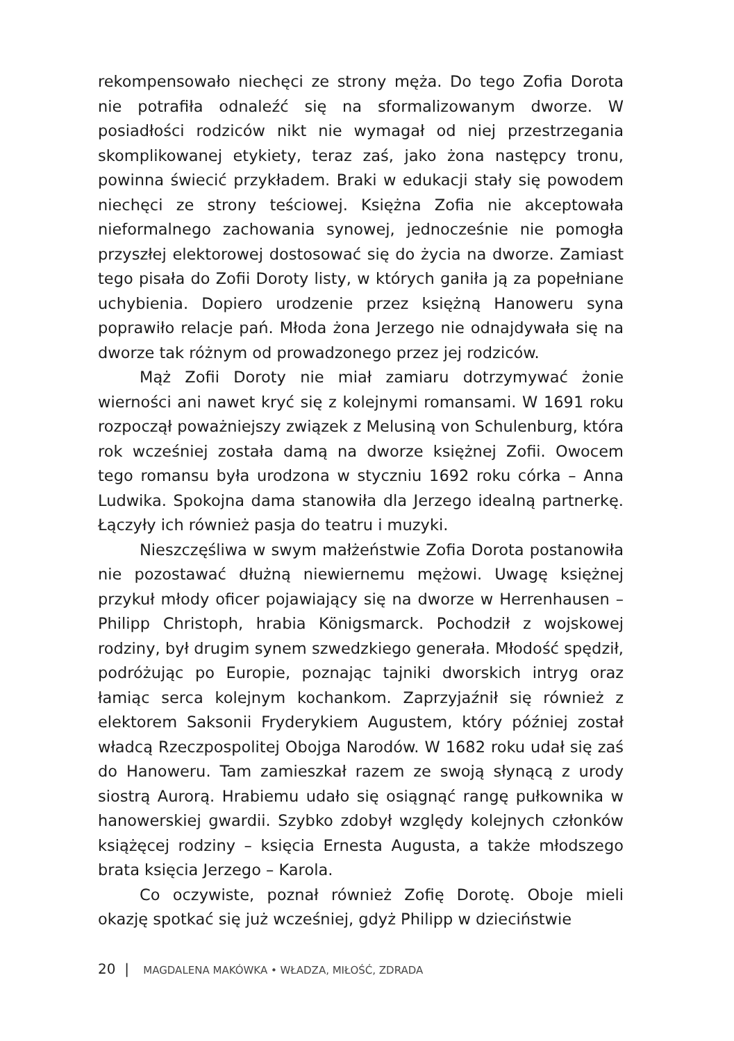rekompensowało niechęci ze strony męża. Do tego Zofia Dorota nie potrafiła odnaleźć się na sformalizowanym dworze. W posiadłości rodziców nikt nie wymagał od niej przestrzegania skomplikowanej etykiety, teraz zaś, jako żona następcy tronu, powinna świecić przykładem. Braki w edukacji stały się powodem niechęci ze strony teściowej. Księżna Zofia nie akceptowała nieformalnego zachowania synowej, jednocześnie nie pomogła przyszłej elektorowej dostosować się do życia na dworze. Zamiast tego pisała do Zofii Doroty listy, w których ganiła ją za popełniane uchybienia. Dopiero urodzenie przez księżną Hanoweru syna poprawiło relacje pań. Młoda żona Jerzego nie odnajdywała się na dworze tak różnym od prowadzonego przez jej rodziców.
Mąż Zofii Doroty nie miał zamiaru dotrzymywać żonie wierności ani nawet kryć się z kolejnymi romansami. W 1691 roku rozpoczął poważniejszy związek z Melusiną von Schulenburg, która rok wcześniej została damą na dworze księżnej Zofii. Owocem tego romansu była urodzona w styczniu 1692 roku córka – Anna Ludwika. Spokojna dama stanowiła dla Jerzego idealną partnerkę. Łączyły ich również pasja do teatru i muzyki.
Nieszczęśliwa w swym małżeństwie Zofia Dorota postanowiła nie pozostawać dłużną niewiernemu mężowi. Uwagę księżnej przykuł młody oficer pojawiający się na dworze w Herrenhausen – Philipp Christoph, hrabia Königsmarck. Pochodził z wojskowej rodziny, był drugim synem szwedzkiego generała. Młodość spędził, podróżując po Europie, poznając tajniki dworskich intryg oraz łamiąc serca kolejnym kochankom. Zaprzyjaźnił się również z elektorem Saksonii Fryderykiem Augustem, który później został władcą Rzeczpospolitej Obojga Narodów. W 1682 roku udał się zaś do Hanoweru. Tam zamieszkał razem ze swoją słynącą z urody siostrą Aurorą. Hrabiemu udało się osiągnąć rangę pułkownika w hanowerskiej gwardii. Szybko zdobył względy kolejnych członków książęcej rodziny – księcia Ernesta Augusta, a także młodszego brata księcia Jerzego – Karola.
Co oczywiste, poznał również Zofię Dorotę. Oboje mieli okazję spotkać się już wcześniej, gdyż Philipp w dzieciństwie
20 | MAGDALENA MAKÓWKA • WŁADZA, MIŁOŚĆ, ZDRADA